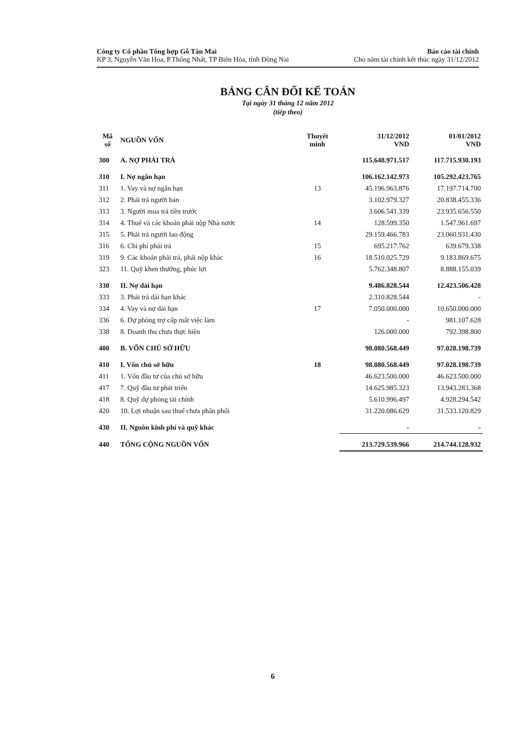Công ty Cổ phần Tổng hợp Gỗ Tân Mai
KP 3, Nguyễn Văn Hoa, P.Thống Nhất, TP Biên Hòa, tỉnh Đồng Nai
Báo cáo tài chính
Cho năm tài chính kết thúc ngày 31/12/2012
BẢNG CÂN ĐỐI KẾ TOÁN
Tại ngày 31 tháng 12 năm 2012
(tiếp theo)
| Mã số | NGUỒN VỐN | Thuyết minh | 31/12/2012 VND | 01/01/2012 VND |
| --- | --- | --- | --- | --- |
| 300 | A. NỢ PHẢI TRẢ | | 115.648.971.517 | 117.715.930.193 |
| 310 | I. Nợ ngắn hạn | | 106.162.142.973 | 105.292.423.765 |
| 311 | 1. Vay và nợ ngắn hạn | 13 | 45.196.963.876 | 17.197.714.700 |
| 312 | 2. Phải trả người bán | | 3.102.979.327 | 20.838.455.336 |
| 313 | 3. Người mua trả tiền trước | | 3.606.541.339 | 23.935.656.550 |
| 314 | 4. Thuế và các khoản phải nộp Nhà nước | 14 | 128.599.350 | 1.547.961.697 |
| 315 | 5. Phải trả người lao động | | 29.159.466.783 | 23.060.931.430 |
| 316 | 6. Chi phí phải trả | 15 | 695.217.762 | 639.679.338 |
| 319 | 9. Các khoản phải trả, phải nộp khác | 16 | 18.510.025.729 | 9.183.869.675 |
| 323 | 11. Quỹ khen thưởng, phúc lợi | | 5.762.348.807 | 8.888.155.039 |
| 330 | II. Nợ dài hạn | | 9.486.828.544 | 12.423.506.428 |
| 333 | 3. Phải trả dài hạn khác | | 2.310.828.544 | - |
| 334 | 4. Vay và nợ dài hạn | 17 | 7.050.000.000 | 10.650.000.000 |
| 336 | 6. Dự phòng trợ cấp mất việc làm | | - | 981.107.628 |
| 338 | 8. Doanh thu chưa thực hiện | | 126.000.000 | 792.398.800 |
| 400 | B. VỐN CHỦ SỞ HỮU | | 98.080.568.449 | 97.028.198.739 |
| 410 | I. Vốn chủ sở hữu | 18 | 98.080.568.449 | 97.028.198.739 |
| 411 | 1. Vốn đầu tư của chủ sở hữu | | 46.623.500.000 | 46.623.500.000 |
| 417 | 7. Quỹ đầu tư phát triển | | 14.625.985.323 | 13.943.283.368 |
| 418 | 8. Quỹ dự phòng tài chính | | 5.610.996.497 | 4.928.294.542 |
| 420 | 10. Lợi nhuận sau thuế chưa phân phối | | 31.220.086.629 | 31.533.120.829 |
| 430 | II. Nguồn kinh phí và quỹ khác | | - | - |
| 440 | TỔNG CỘNG NGUỒN VỐN | | 213.729.539.966 | 214.744.128.932 |
6